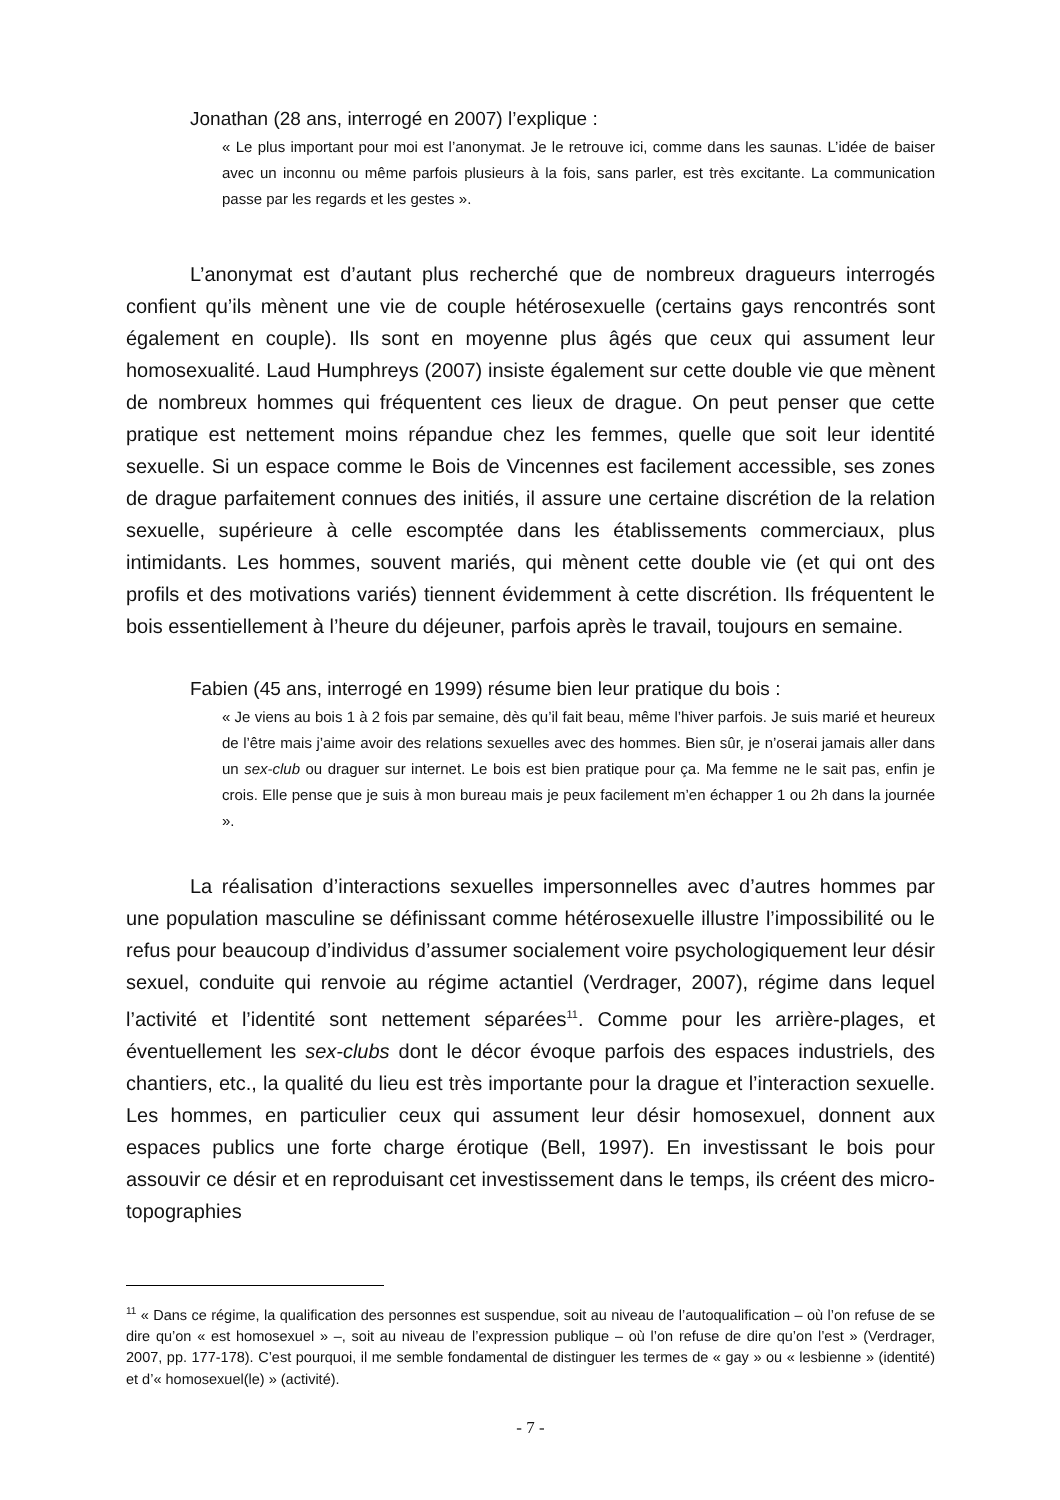Jonathan (28 ans, interrogé en 2007) l’explique :
« Le plus important pour moi est l’anonymat. Je le retrouve ici, comme dans les saunas. L’idée de baiser avec un inconnu ou même parfois plusieurs à la fois, sans parler, est très excitante. La communication passe par les regards et les gestes ».
L’anonymat est d’autant plus recherché que de nombreux dragueurs interrogés confient qu’ils mènent une vie de couple hétérosexuelle (certains gays rencontrés sont également en couple). Ils sont en moyenne plus âgés que ceux qui assument leur homosexualité. Laud Humphreys (2007) insiste également sur cette double vie que mènent de nombreux hommes qui fréquentent ces lieux de drague. On peut penser que cette pratique est nettement moins répandue chez les femmes, quelle que soit leur identité sexuelle. Si un espace comme le Bois de Vincennes est facilement accessible, ses zones de drague parfaitement connues des initiés, il assure une certaine discrétion de la relation sexuelle, supérieure à celle escomptée dans les établissements commerciaux, plus intimidants. Les hommes, souvent mariés, qui mènent cette double vie (et qui ont des profils et des motivations variés) tiennent évidemment à cette discrétion. Ils fréquentent le bois essentiellement à l’heure du déjeuner, parfois après le travail, toujours en semaine.
Fabien (45 ans, interrogé en 1999) résume bien leur pratique du bois :
« Je viens au bois 1 à 2 fois par semaine, dès qu’il fait beau, même l’hiver parfois. Je suis marié et heureux de l’être mais j’aime avoir des relations sexuelles avec des hommes. Bien sûr, je n’oserai jamais aller dans un sex-club ou draguer sur internet. Le bois est bien pratique pour ça. Ma femme ne le sait pas, enfin je crois. Elle pense que je suis à mon bureau mais je peux facilement m’en échapper 1 ou 2h dans la journée ».
La réalisation d’interactions sexuelles impersonnelles avec d’autres hommes par une population masculine se définissant comme hétérosexuelle illustre l’impossibilité ou le refus pour beaucoup d’individus d’assumer socialement voire psychologiquement leur désir sexuel, conduite qui renvoie au régime actantiel (Verdrager, 2007), régime dans lequel l’activité et l’identité sont nettement séparées<sup>11</sup>. Comme pour les arrière-plages, et éventuellement les sex-clubs dont le décor évoque parfois des espaces industriels, des chantiers, etc., la qualité du lieu est très importante pour la drague et l’interaction sexuelle. Les hommes, en particulier ceux qui assument leur désir homosexuel, donnent aux espaces publics une forte charge érotique (Bell, 1997). En investissant le bois pour assouvir ce désir et en reproduisant cet investissement dans le temps, ils créent des micro-topographies
<sup>11</sup> « Dans ce régime, la qualification des personnes est suspendue, soit au niveau de l’autoqualification – où l’on refuse de se dire qu’on « est homosexuel » –, soit au niveau de l’expression publique – où l’on refuse de dire qu’on l’est » (Verdrager, 2007, pp. 177-178). C’est pourquoi, il me semble fondamental de distinguer les termes de « gay » ou « lesbienne » (identité) et d’« homosexuel(le) » (activité).
- 7 -